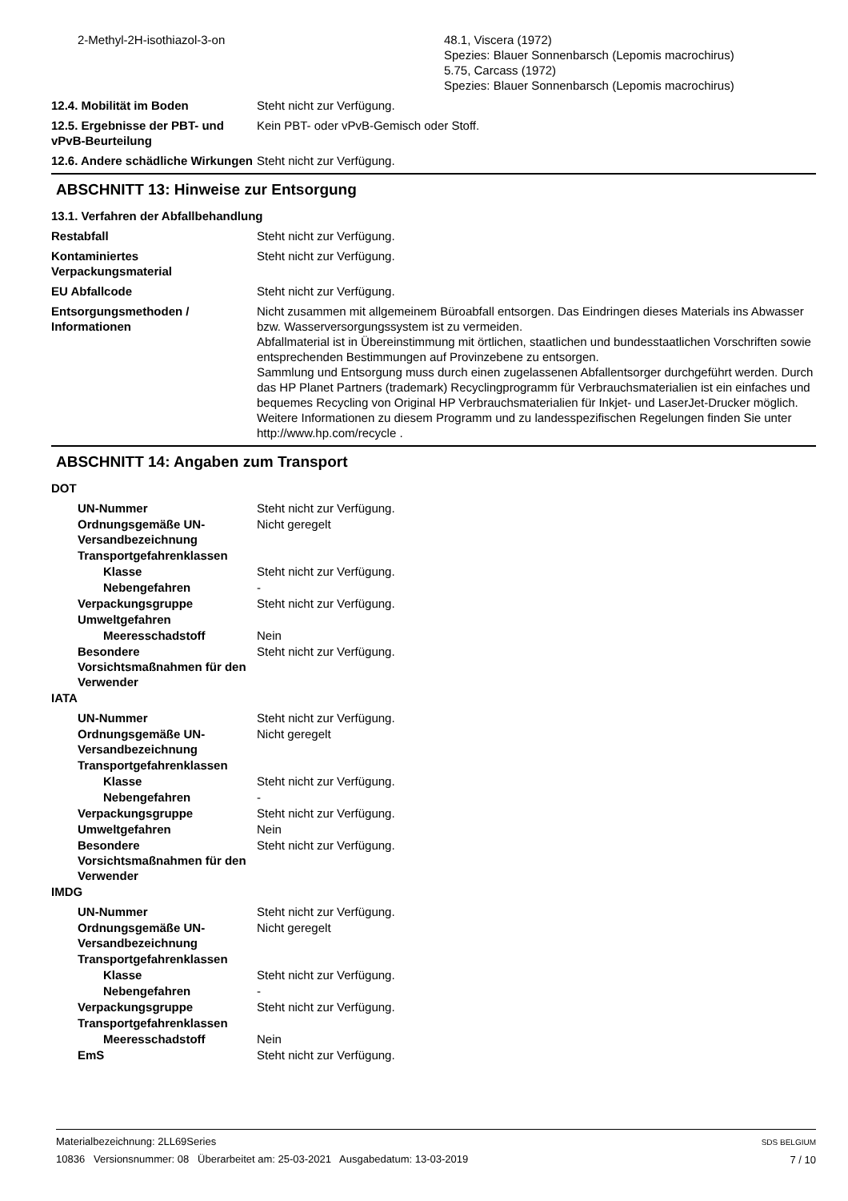2-Methyl-2H-isothiazol-3-on
48.1, Viscera (1972)
Spezies: Blauer Sonnenbarsch (Lepomis macrochirus)
5.75, Carcass (1972)
Spezies: Blauer Sonnenbarsch (Lepomis macrochirus)
12.4. Mobilität im Boden Steht nicht zur Verfügung.
12.5. Ergebnisse der PBT- und vPvB-Beurteilung
Kein PBT- oder vPvB-Gemisch oder Stoff.
12.6. Andere schädliche Wirkungen
Steht nicht zur Verfügung.
ABSCHNITT 13: Hinweise zur Entsorgung
13.1. Verfahren der Abfallbehandlung
Restabfall Steht nicht zur Verfügung.
Kontaminiertes Verpackungsmaterial
Steht nicht zur Verfügung.
EU Abfallcode Steht nicht zur Verfügung.
Entsorgungsmethoden / Informationen
Nicht zusammen mit allgemeinem Büroabfall entsorgen. Das Eindringen dieses Materials ins Abwasser bzw. Wasserversorgungssystem ist zu vermeiden.
Abfallmaterial ist in Übereinstimmung mit örtlichen, staatlichen und bundesstaatlichen Vorschriften sowie entsprechenden Bestimmungen auf Provinzebene zu entsorgen.
Sammlung und Entsorgung muss durch einen zugelassenen Abfallentsorger durchgeführt werden. Durch das HP Planet Partners (trademark) Recyclingprogramm für Verbrauchsmaterialien ist ein einfaches und bequemes Recycling von Original HP Verbrauchsmaterialien für Inkjet- und LaserJet-Drucker möglich. Weitere Informationen zu diesem Programm und zu landesspezifischen Regelungen finden Sie unter http://www.hp.com/recycle .
ABSCHNITT 14: Angaben zum Transport
DOT
UN-Nummer Steht nicht zur Verfügung.
Ordnungsgemäße UN-Versandbezeichnung
Nicht geregelt
Transportgefahrenklassen
Klasse Steht nicht zur Verfügung.
Nebengefahren -
Verpackungsgruppe Steht nicht zur Verfügung.
Umweltgefahren
Meeresschadstoff Nein
Besondere Vorsichtsmaßnahmen für den Verwender
Steht nicht zur Verfügung.
IATA
UN-Nummer Steht nicht zur Verfügung.
Ordnungsgemäße UN-Versandbezeichnung
Nicht geregelt
Transportgefahrenklassen
Klasse Steht nicht zur Verfügung.
Nebengefahren -
Verpackungsgruppe Steht nicht zur Verfügung.
Umweltgefahren Nein
Besondere Vorsichtsmaßnahmen für den Verwender
Steht nicht zur Verfügung.
IMDG
UN-Nummer Steht nicht zur Verfügung.
Ordnungsgemäße UN-Versandbezeichnung
Nicht geregelt
Transportgefahrenklassen
Klasse Steht nicht zur Verfügung.
Nebengefahren -
Verpackungsgruppe Steht nicht zur Verfügung.
Transportgefahrenklassen
Meeresschadstoff Nein
EmS Steht nicht zur Verfügung.
Materialbezeichnung: 2LL69Series
10836 Versionsnummer: 08 Überarbeitet am: 25-03-2021 Ausgabedatum: 13-03-2019
SDS BELGIUM
7 / 10